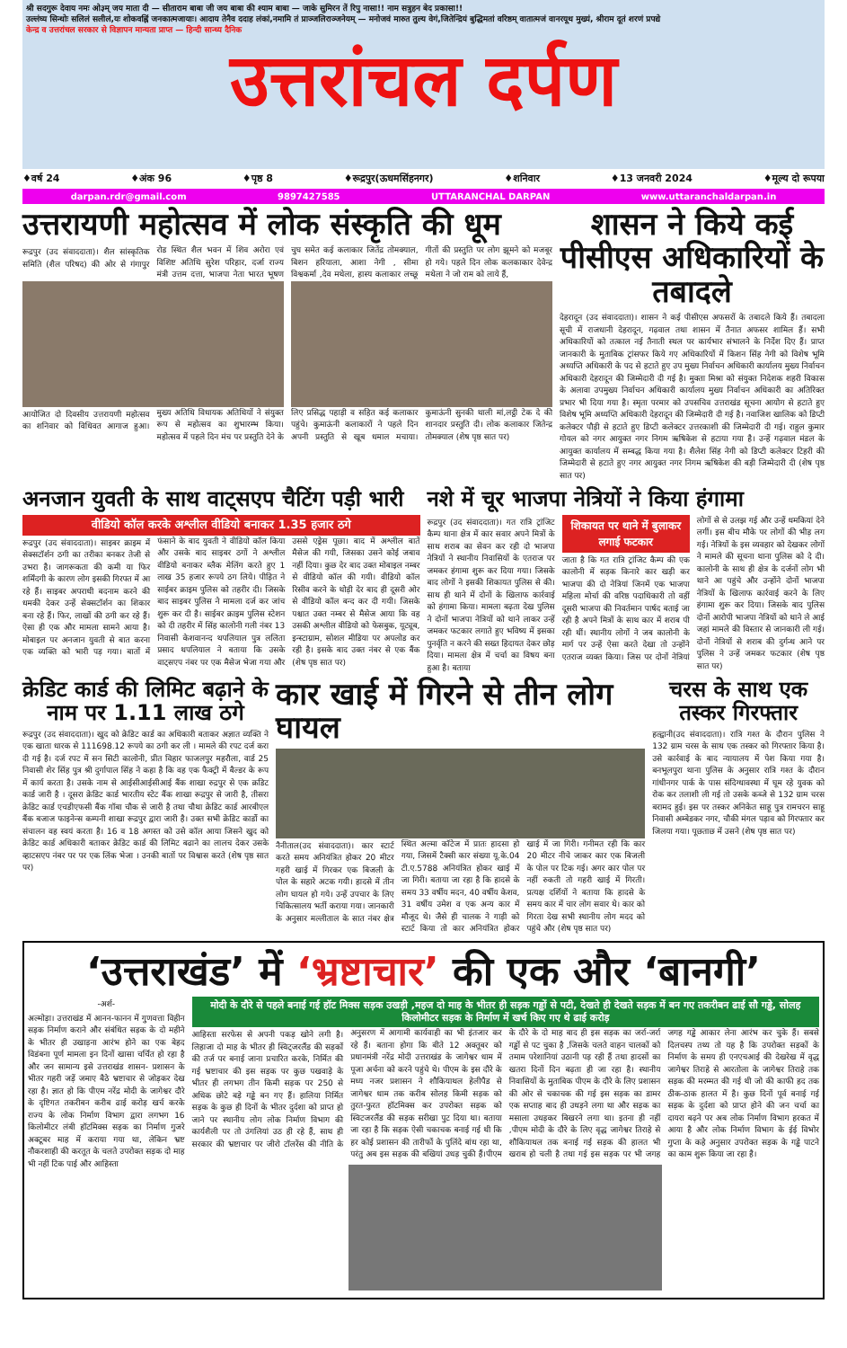श्री सदगुरू देवाय नमः ओ३म् जय माता दी — सीताराम बाबा जी जय बाबा की श्याम बाबा — जाके सुमिरन तें रिपु नासा!! नाम सत्रुहन बेद प्रकासा!!
उल्लंघ्य सिन्धोः सलिलं सलीलं,यः शोकवह्निं जनकात्मजायाः। आदाय तेनैव ददाह लंकां,नमामि तं प्राञ्जलिराञ्जनेयम् — मनोजवं मारुत तुल्य वेगं,जितेन्द्रियं बुद्धिमतां वरिष्ठम् वातात्मजं वानरयूथ मुख्यं, श्रीराम दूतं शरणं प्रपद्ये
केन्द्र व उत्तरांचल सरकार से विज्ञापन मान्यता प्राप्त — हिन्दी सान्ध्य दैनिक
उत्तरांचल दर्पण
♦वर्ष 24 ♦अंक 96 ♦पृष्ठ 8 ♦रूद्रपुर(ऊधमसिंहनगर) ♦शनिवार ♦13 जनवरी 2024 ♦मूल्य दो रूपया
darpan.rdr@gmail.com 9897427585 UTTARANCHAL DARPAN www.uttaranchaldarpan.in
उत्तरायणी महोत्सव में लोक संस्कृति की धूम
रूद्रपुर (उद संवाददाता)। शैल सांस्कृतिक समिति (शैल परिषद) की ओर से गंगापुर रोड स्थित शैल भवन में शिव अरोरा एवं विशिष्ट अतिथि सुरेश परिहार, दर्जा राज्य मंत्री उत्तम दत्ता, भाजपा नेता भारत भूषण चुघ समेत कई कलाकार जितेंद्र तोमक्याल, बिशन हरियाला, आशा नेगी , सीमा विश्वकर्मा ,देव मथेला, हास्य कलाकार लच्छू गीतों की प्रस्तुति पर लोग झूमने को मजबूर हो गये। पहले दिन लोक कलकाकार देवेन्द्र मथेला ने जो राम को लाये हैं,
आयोजित दो दिवसीय उत्तरायणी महोत्सव का शनिवार को विधिवत आगाज हुआ। मुख्य अतिथि विधायक अतिथियों ने संयुक्त रूप से महोत्सव का शुभारम्भ किया। महोत्सव में पहले दिन मंच पर प्रस्तुति देने के लिए प्रसिद्ध पहाड़ी व सहित कई कलाकार पहुंचे। कुमाऊंनी कलाकारों ने पहले दिन अपनी प्रस्तुति से खूब धमाल मचाया। कुमाऊंनी सुनकी थाली मां,लट्ठी टेक दे की शानदार प्रस्तुति दी। लोक कलाकार जितेन्द्र तोमक्याल (शेष पृष्ठ सात पर)
शासन ने किये कई पीसीएस अधिकारियों के तबादले
देहरादून (उद संवाददाता)। शासन ने कई पीसीएस अफसरों के तबादले किये हैं। तबादला सूची में राजधानी देहरादून, गढ़वाल तथा शासन में तैनात अफसर शामिल हैं। सभी अधिकारियों को तत्काल नई तैनाती स्थल पर कार्यभार संभालने के निर्देश दिए हैं। प्राप्त जानकारी के मुताबिक ट्रांसफर किये गए अधिकारियों में किशन सिंह नेगी को विशेष भूमि अध्यप्ति अधिकारी के पद से हटाते हुए उप मुख्य निर्वाचन अधिकारी कार्यालय मुख्य निर्वाचन अधिकारी देहरादून की जिम्मेदारी दी गई है। मुक्ता मिश्रा को संयुक्त निदेशक शहरी विकास के अलावा उपमुख्य निर्वाचन अधिकारी कार्यालय मुख्य निर्वाचन अधिकारी का अतिरिक्त प्रभार भी दिया गया है। स्मृता परमार को उपसचिव उत्तराखंड सूचना आयोग से हटाते हुए विशेष भूमि अध्यप्ति अधिकारी देहरादून की जिम्मेदारी दी गई है। नवाजिश खालिक को डिप्टी कलेक्टर पौड़ी से हटाते हुए डिप्टी कलेक्टर उत्तरकाशी की जिम्मेदारी दी गई। राहुल कुमार गोयल को नगर आयुक्त नगर निगम ऋषिकेश से हटाया गया है। उन्हें गढ़वाल मंडल के आयुक्त कार्यालय में सम्बद्ध किया गया है। शैलेश सिंह नेगी को डिप्टी कलेक्टर टिहरी की जिम्मेदारी से हटाते हुए नगर आयुक्त नगर निगम ऋषिकेश की बड़ी जिम्मेदारी दी (शेष पृष्ठ सात पर)
अनजान युवती के साथ वाट्सएप चैटिंग पड़ी भारी
वीडियो कॉल करके अश्लील वीडियो बनाकर 1.35 हजार ठगे
रूद्रपुर (उद संवाददाता)। साइबर क्राइम में सेक्सटॉर्शन ठगी का तरीका बनकर तेजी से उभरा है। जागरूकता की कमी या फिर शर्मिंदगी के कारण लोग इसकी गिरफ्त में आ रहे हैं। साइबर अपराधी बदनाम करने की धमकी देकर उन्हें सेक्सटॉर्शन का शिकार बना रहे हैं। फिर, लाखों की ठगी कर रहे हैं। ऐसा ही एक और मामला सामने आया है। मोबाइल पर अनजान युवती से बात करना एक व्यक्ति को भारी पड़ गया। बातों में फंसाने के बाद युवती ने वीडियो कॉल किया और उसके बाद साइबर ठगों ने अश्लील वीडियो बनाकर ब्लैक मेलिंग करते हुए 1 लाख 35 हजार रूपये ठग लिये। पीड़ित ने साईबर क्राइम पुलिस को तहरीर दी। जिसके बाद साइबर पुलिस ने मामला दर्ज कर जांच शुरू कर दी है। साईबर क्राइम पुलिस स्टेशन को दी तहरीर में सिंह कालोनी गली नंबर 13 निवासी केशवानन्द थपलियाल पुत्र ललिता प्रसाद थपलियाल ने बताया कि उसके वाट्सएप नंबर पर एक मैसेज भेजा गया और उससे एड्रेस पूछा। बाद में अश्लील बातें मैसेज की गयी, जिसका उसने कोई जबाव नहीं दिया। कुछ देर बाद उक्त मोबाइल नम्बर से वीडियो कॉल की गयी। वीडियो कॉल रिसीव करने के थोड़ी देर बाद ही दूसरी ओर से वीडियो कॉल बन्द कर दी गयी। जिसके पश्चात उक्त नम्बर से मैसेज आया कि वह उसकी अश्लील वीडियो को फेसबुक, यूट्यूब, इन्स्टाग्राम, सोशल मीडिया पर अपलोड कर रही है। इसके बाद उक्त नंबर से एक बैंक (शेष पृष्ठ सात पर)
नशे में चूर भाजपा नेत्रियों ने किया हंगामा
रूद्रपुर (उद संवाददाता)। गत रात्रि ट्रांजिट कैम्प थाना क्षेत्र में कार सवार अपने मित्रों के साथ शराब का सेवन कर रही दो भाजपा नेत्रियों ने स्थानीय निवासियों के एतराज पर जमकर हंगामा शुरू कर दिया गया। जिसके बाद लोगों ने इसकी शिकायत पुलिस से की। साथ ही थाने में दोनों के खिलाफ कार्रवाई को हंगामा किया। मामला बढ़ता देख पुलिस ने दोनों भाजपा नेत्रियों को थाने लाकर उन्हें जमकर फटकार लगाते हुए भविष्य में इसका पुनर्वृति न करने की सख्त हिदायत देकर छोड़ दिया। मामला क्षेत्र में चर्चा का विषय बना हुआ है। बताया
शिकायत पर थाने में बुलाकर लगाई फटकार
जाता है कि गत रात्रि ट्रांजिट कैम्प की एक कालोनी में सड़क किनारे कार खड़ी कर भाजपा की दो नेत्रियां जिनमें एक भाजपा महिला मोर्चा की वरिष्ठ पदाधिकारी तो वहीं दूसरी भाजपा की निवर्तमान पार्षद बताई जा रही है अपने मित्रों के साथ कार में शराब पी रही थीं। स्थानीय लोगों ने जब कालोनी के मार्ग पर उन्हें ऐसा करते देखा तो उन्होंने एतराज व्यक्त किया। जिस पर दोनों नेत्रियां लोगों से से उलझ गई और उन्हें धमकियां देने लगीं। इस बीच मौके पर लोगों की भीड़ लग गई। नेत्रियों के इस व्यवहार को देखकर लोगों ने मामले की सूचना थाना पुलिस को दे दी। कालोनी के साथ ही क्षेत्र के दर्जनों लोग भी थाने आ पहुंचे और उन्होंने दोनों भाजपा नेत्रियों के खिलाफ कार्रवाई करने के लिए हंगामा शुरू कर दिया। जिसके बाद पुलिस दोनों आरोपी भाजपा नेत्रियों को थाने ले आई जहां मामले की विस्तार से जानकारी ली गई। दोनों नेत्रियों से शराब की दुर्गन्ध आने पर पुलिस ने उन्हें जमकर फटकार (शेष पृष्ठ सात पर)
क्रेडिट कार्ड की लिमिट बढ़ाने के नाम पर 1.11 लाख ठगे
रूद्रपुर (उद संवाददाता)। खुद को क्रेडिट कार्ड का अधिकारी बताकर अज्ञात व्यक्ति ने एक खाता धारक से 111698.12 रूपये का ठगी कर ली । मामले की रपट दर्ज करा दी गई है। दर्ज रपट में सन सिटी कालोनी, प्रीत विहार फाजलपुर महरौला, वार्ड 25 निवासी शेर सिंह पुत्र श्री दुर्गापाल सिंह ने कहा है कि वह एक फैक्ट्री में बैल्डर के रूप में कार्य करता है। उसके नाम से आईसीआईसीआई बैंक शाखा रुद्रपुर से एक क्रडिट कार्ड जारी है । दूसरा क्रेडिट कार्ड भारतीय स्टेट बैंक शाखा रूद्रपुर से जारी है, तीसरा क्रेडिट कार्ड एचडीएफसी बैंक गॉबा चौक से जारी है तथा चौथा क्रेडिट कार्ड आरबीएल बैंक बजाज फाइनेन्स कम्पनी शाखा रूद्रपुर द्वारा जारी है। उक्त सभी क्रेडिट कार्डो का संचालन वह स्वयं करता है। 16 व 18 अगस्त को उसे कॉल आया जिसने खुद को क्रेडिट कार्ड अधिकारी बताकर क्रेडिट कार्ड की लिमिट बढाने का लालच देकर उसके व्हाटसएप नंबर पर पर एक लिंक भेजा । उनकी बातों पर विश्वास करते (शेष पृष्ठ सात पर)
कार खाई में गिरने से तीन लोग घायल
नैनीताल(उद संवाददाता)। कार स्टार्ट करते समय अनियंत्रित होकर 20 मीटर गहरी खाई में गिरकर एक बिजली के पोल के सहारे अटक गयी। हादसे में तीन लोग घायल हो गये। उन्हें उपचार के लिए चिकित्सालय भर्ती कराया गया। जानकारी के अनुसार मल्लीताल के सात नंबर क्षेत्र स्थित अल्मा कॉटेज में प्रातः हादसा हो गया, जिसमें टैक्सी कार संख्या यू.के.04 टी.ए.5788 अनियंत्रित होकर खाई में जा गिरी। बताया जा रहा है कि हादसे के समय 33 वर्षीय मदन, 40 वर्षीय केशव, 31 वर्षीय उमेश व एक अन्य कार में मौजूद थे। जैसे ही चालक ने गाड़ी को स्टार्ट किया तो कार अनियंत्रित होकर खाई में जा गिरी। गनीमत रही कि कार 20 मीटर नीचे जाकर कार एक बिजली के पोल पर टिक गई। अगर कार पोल पर नहीं रुकती तो गहरी खाई में गिरती। प्रत्यक्ष दर्शियों ने बताया कि हादसे के समय कार में चार लोग सवार थे। कार को गिरता देख सभी स्थानीय लोग मदद को पहुंचे और (शेष पृष्ठ सात पर)
चरस के साथ एक तस्कर गिरफ्तार
हल्द्वानी(उद संवाददाता)। रात्रि गश्त के दौरान पुलिस ने 132 ग्राम चरस के साथ एक तस्कर को गिरफ्तार किया है। उसे कार्रवाई के बाद न्यायालय में पेश किया गया है। बनभूलपुरा थाना पुलिस के अनुसार रात्रि गश्त के दौरान गांधीनगर पार्क के पास संदिग्धावस्था में घूम रहे युवक को रोक कर तलाशी ली गई तो उसके कब्जे से 132 ग्राम चरस बरामद हुई। इस पर तस्कर अनिकेत साहू पुत्र रामचरन साहू निवासी अम्बेडकर नगर, चौकी मंगल पड़ाव को गिरफ्तार कर जिलया गया। पूछताछ में उसने (शेष पृष्ठ सात पर)
‘उत्तराखंड’ में ‘भ्रष्टाचार’ की एक और ‘बानगी’
-अर्श-
अल्मोड़ा। उत्तराखंड में आनन-फानन में गुणवत्ता विहीन सड़क निर्माण कराने और संबंधित सड़क के दो महीने के भीतर ही उखाड़ना आरंभ होने का एक बेहद विडंबना पूर्ण मामला इन दिनों खासा चर्चित हो रहा है और जन सामान्य इसे उत्तराखंड शासन- प्रशासन के भीतर गहरी जड़ें जमाए बैठे भ्रष्टाचार से जोड़कर देख रहा है। ज्ञात हो कि पीएम नरेंद्र मोदी के जागेश्वर दौरे के दृष्टिगत तकरीबन करीब ढाई करोड़ खर्च करके राज्य के लोक निर्माण विभाग द्वारा लगभग 16 किलोमीटर लंबी हॉटमिक्स सड़क का निर्माण गुजरे अक्टूबर माह में कराया गया था, लेकिन भ्रष्ट नौकरशाही की करतूत के चलते उपरोक्त सड़क दो माह भी नहीं टिक पाई और आहिस्ता
मोदी के दौरे से पहले बनाई गई हॉट मिक्स सड़क उखड़ी ,महज दो माह के भीतर ही सड़क गड्ढों से पटी, देखते ही देखते सड़क में बन गए तकरीबन ढाई सौ गड्ढे, सोलह किलोमीटर सड़क के निर्माण में खर्च किए गए थे ढाई करोड़
आहिस्ता सरफेस से अपनी पकड़ खोने लगी है। लिहाजा दो माह के भीतर ही स्विट्जरलैंड की सड़कों की तर्ज पर बनाई जाना प्रचारित करके, निर्मित की गई भ्रष्टाचार की इस सड़क पर कुछ पखवाड़े के भीतर ही लगभग तीन किमी सड़क पर 250 से अधिक छोटे बड़े गड्ढे बन गए हैं। हालिया निर्मित सड़क के कुछ ही दिनों के भीतर दुर्दशा को प्राप्त हो जाने पर स्थानीय लोग लोक निर्माण विभाग की कार्यशैली पर तो उंगलियां उठ ही रहे हैं, साथ ही सरकार की भ्रष्टाचार पर जीरो टॉलरेंस की नीति के अनुसरण में आगामी कार्यवाही का भी इंतजार कर रहे हैं। बताना होगा कि बीते 12 अक्तूबर को प्रधानमंत्री नरेंद्र मोदी उत्तराखंड के जागेश्वर धाम में पूजा अर्चना को करने पहुंचे थे। पीएम के इस दौरे के मध्य नजर प्रशासन ने शौकियाथल हेलीपैड से जागेश्वर धाम तक करीब सोलह किमी सड़क को तुरत-फुरत हॉटमिक्स कर उपरोक्त सड़क को स्विटजरलैंड की सड़क सरीखा पुट दिया था। बताया जा रहा है कि सड़क ऐसी चकाचक बनाई गई थी कि हर कोई प्रशासन की तारीफों के पुलिंदे बांध रहा था, परंतु अब इस सड़क की बखियां उधड़ चुकी हैं।पीएम के दौरे के दो माह बाद ही इस सड़क का जर्रा-जर्रा गड्ढों से पट चुका है ,जिसके चलते वाहन चालकों को तमाम परेशानियां उठानी पड़ रही हैं तथा हादसों का खतरा दिनों दिन बढ़ता ही जा रहा है। स्थानीय निवासियों के मुताबिक पीएम के दौरे के लिए प्रशासन की ओर से चकाचक की गई इस सड़क का डामर एक सप्ताह बाद ही उधड़ने लगा था और सड़क का मसाला उधड़कर बिखरने लगा था। इतना ही नहीं ,पीएम मोदी के दौरे के लिए वृद्ध जागेश्वर तिराहे से शौकियाथल तक बनाई गई सड़क की हालत भी खराब हो चली है तथा गई इस सड़क पर भी जगह जगह गड्ढे आकार लेना आरंभ कर चुके हैं। सबसे दिलचस्प तथ्य तो यह है कि उपरोक्त सड़कों के निर्माण के समय ही एनएचआई की देखरेख में वृद्ध जागेश्वर तिराहे से आरतोला के जागेश्वर तिराहे तक सड़क की मरम्मत की गई थी जो की काफी हद तक ठीक-ठाक हालत में है। कुछ दिनों पूर्व बनाई गई सड़क के दुर्दशा को प्राप्त होने की जन चर्चा का दायरा बढ़ने पर अब लोक निर्माण विभाग हरकत में आया है और लोक निर्माण विभाग के ईई विभोर गुप्ता के कहे अनुसार उपरोक्त सड़क के गड्ढे पाटने का काम शुरू किया जा रहा है।